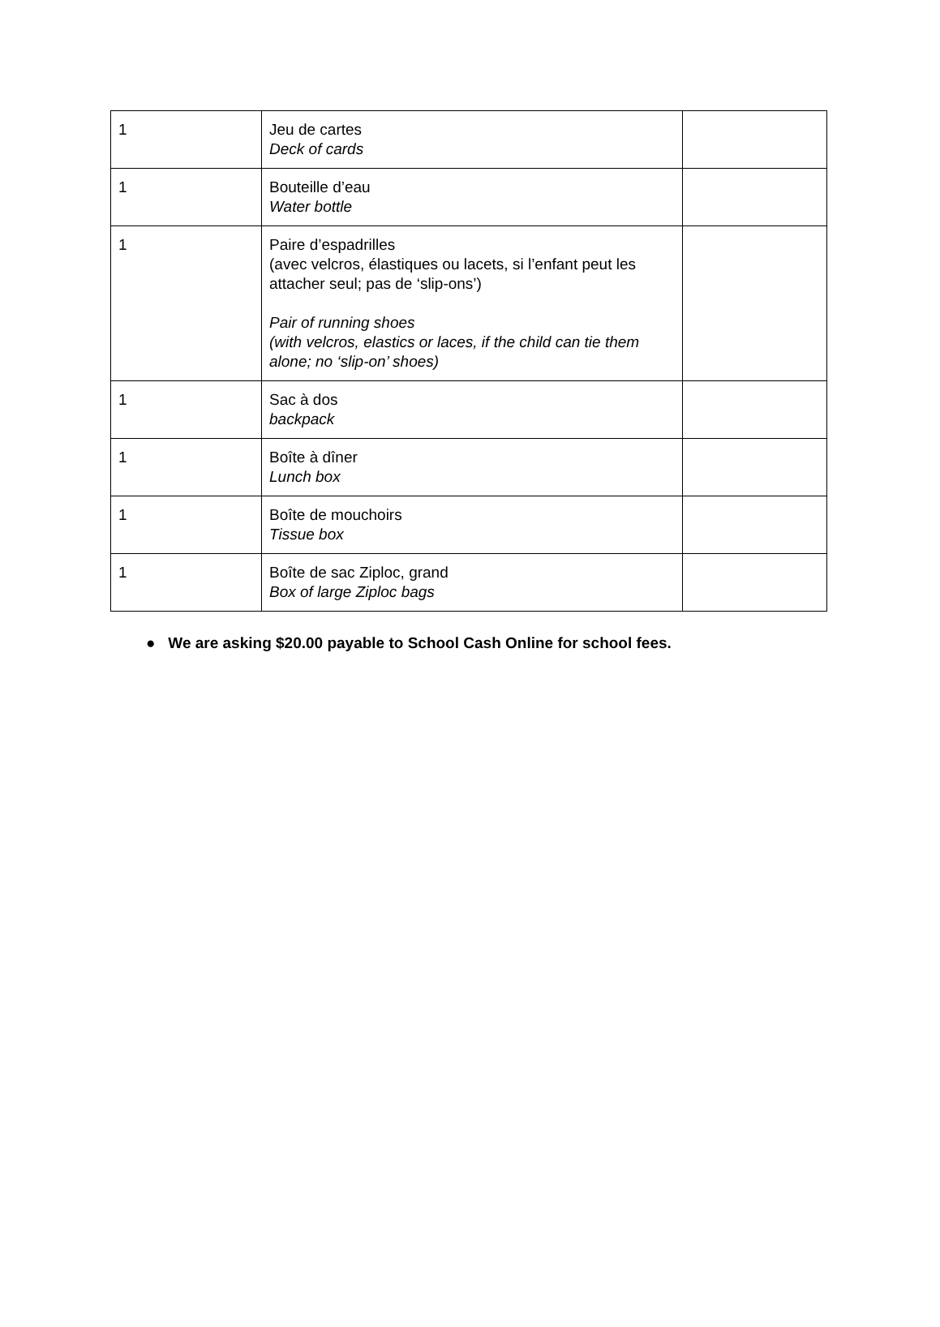| 1 | Jeu de cartes Deck of cards | |
| 1 | Bouteille d’eau Water bottle | |
| 1 | Paire d’espadrilles (avec velcros, élastiques ou lacets, si l’enfant peut les attacher seul; pas de ‘slip-ons’) Pair of running shoes (with velcros, elastics or laces, if the child can tie them alone; no ‘slip-on’ shoes) | |
| 1 | Sac à dos backpack | |
| 1 | Boîte à dîner Lunch box | |
| 1 | Boîte de mouchoirs Tissue box | |
| 1 | Boîte de sac Ziploc, grand Box of large Ziploc bags | |
● We are asking $20.00 payable to School Cash Online for school fees.